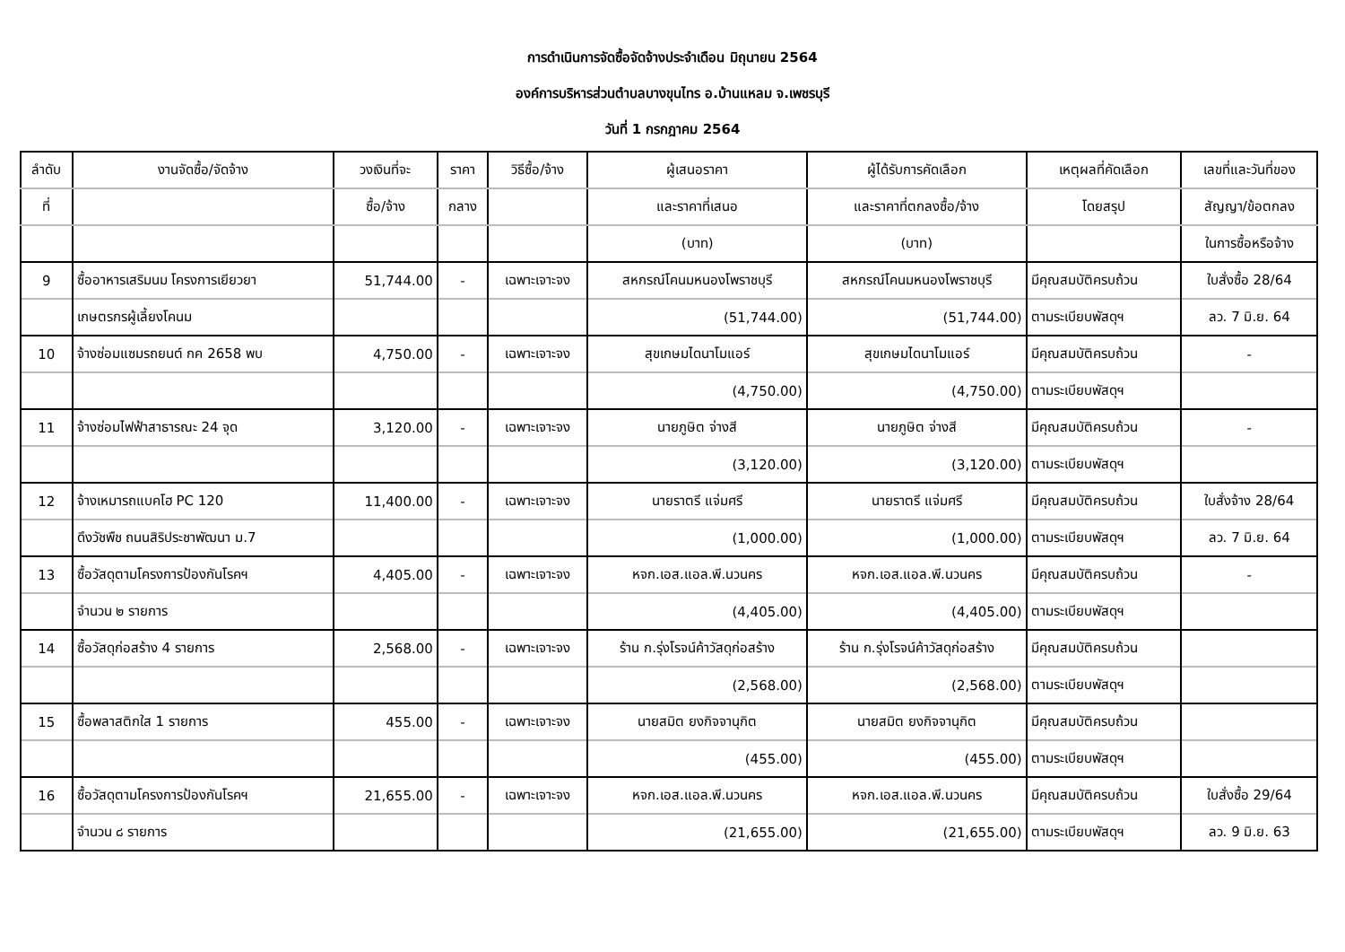การดำเนินการจัดซื้อจัดจ้างประจำเดือน มิถุนายน 2564
องค์การบริหารส่วนตำบลบางขุนไทร อ.บ้านแหลม จ.เพชรบุรี
วันที่ 1 กรกฎาคม 2564
| ลำดับ | งานจัดซื้อ/จัดจ้าง | วงเงินที่จะ | ราคา | วิธีซื้อ/จ้าง | ผู้เสนอราคา | ผู้ได้รับการคัดเลือก | เหตุผลที่คัดเลือก | เลขที่และวันที่ของ |
| --- | --- | --- | --- | --- | --- | --- | --- | --- |
| ที่ | | ซื้อ/จ้าง | กลาง | | และราคาที่เสนอ | และราคาที่ตกลงซื้อ/จ้าง | โดยสรุป | สัญญา/ข้อตกลง |
| | | | | | (บาท) | (บาท) | | ในการซื้อหรือจ้าง |
| 9 | ซื้ออาหารเสริมนม โครงการเยียวยา | 51,744.00 | - | เฉพาะเจาะจง | สหกรณ์โคนมหนองโพราชบุรี | สหกรณ์โคนมหนองโพราชบุรี | มีคุณสมบัติครบถ้วน | ใบสั่งซื้อ 28/64 |
| | เกษตรกรผู้เลี้ยงโคนม | | | | (51,744.00) | (51,744.00) | ตามระเบียบพัสดุฯ | ลว. 7 มิ.ย. 64 |
| 10 | จ้างซ่อมแซมรถยนต์ กค 2658 พบ | 4,750.00 | - | เฉพาะเจาะจง | สุขเกษมไดนาโมแอร์ | สุขเกษมไดนาโมแอร์ | มีคุณสมบัติครบถ้วน | - |
| | | | | | (4,750.00) | (4,750.00) | ตามระเบียบพัสดุฯ | |
| 11 | จ้างซ่อมไฟฟ้าสาธารณะ 24 จุด | 3,120.00 | - | เฉพาะเจาะจง | นายภูษิต จ่างสี | นายภูษิต จ่างสี | มีคุณสมบัติครบถ้วน | - |
| | | | | | (3,120.00) | (3,120.00) | ตามระเบียบพัสดุฯ | |
| 12 | จ้างเหมารถแบคโฮ PC 120 | 11,400.00 | - | เฉพาะเจาะจง | นายราตรี แจ่มศรี | นายราตรี แจ่มศรี | มีคุณสมบัติครบถ้วน | ใบสั่งจ้าง 28/64 |
| | ดึงวัชพืช ถนนสิริประชาพัฒนา ม.7 | | | | (1,000.00) | (1,000.00) | ตามระเบียบพัสดุฯ | ลว. 7 มิ.ย. 64 |
| 13 | ซื้อวัสดุตามโครงการป้องกันโรคฯ | 4,405.00 | - | เฉพาะเจาะจง | หจก.เอส.แอล.พี.นวนคร | หจก.เอส.แอล.พี.นวนคร | มีคุณสมบัติครบถ้วน | - |
| | จำนวน ๒ รายการ | | | | (4,405.00) | (4,405.00) | ตามระเบียบพัสดุฯ | |
| 14 | ซื้อวัสดุก่อสร้าง 4 รายการ | 2,568.00 | - | เฉพาะเจาะจง | ร้าน ก.รุ่งโรจน์ค้าวัสดุก่อสร้าง | ร้าน ก.รุ่งโรจน์ค้าวัสดุก่อสร้าง | มีคุณสมบัติครบถ้วน | |
| | | | | | (2,568.00) | (2,568.00) | ตามระเบียบพัสดุฯ | |
| 15 | ซื้อพลาสติกใส 1 รายการ | 455.00 | - | เฉพาะเจาะจง | นายสมิต ยงกิจจานุกิต | นายสมิต ยงกิจจานุกิต | มีคุณสมบัติครบถ้วน | |
| | | | | | (455.00) | (455.00) | ตามระเบียบพัสดุฯ | |
| 16 | ซื้อวัสดุตามโครงการป้องกันโรคฯ | 21,655.00 | - | เฉพาะเจาะจง | หจก.เอส.แอล.พี.นวนคร | หจก.เอส.แอล.พี.นวนคร | มีคุณสมบัติครบถ้วน | ใบสั่งซื้อ 29/64 |
| | จำนวน ๘ รายการ | | | | (21,655.00) | (21,655.00) | ตามระเบียบพัสดุฯ | ลว. 9 มิ.ย. 63 |